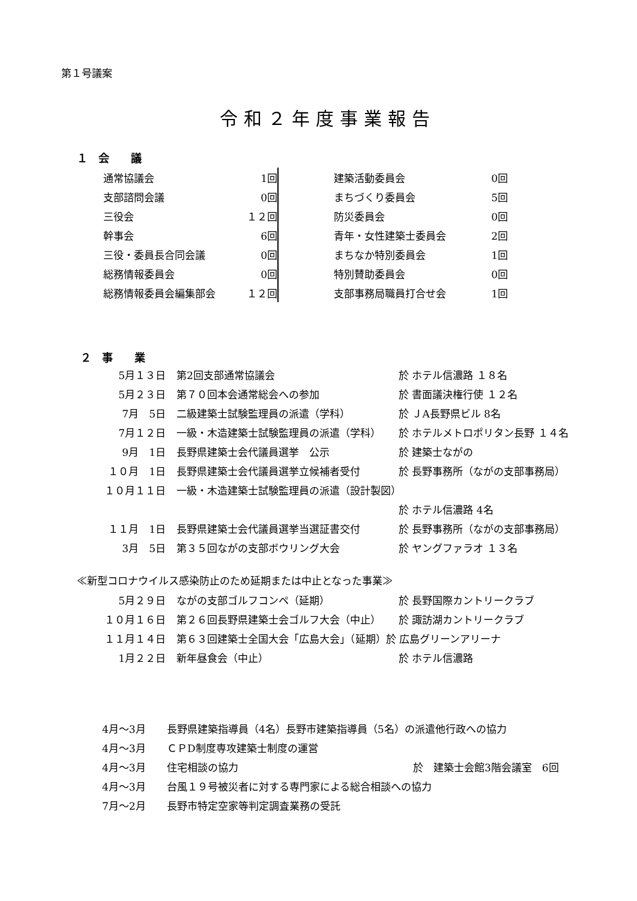第１号議案
令和２年度事業報告
１　会　　議
| 通常協議会 | 1回 |
| 支部諮問会議 | 0回 |
| 三役会 | １２回 |
| 幹事会 | 6回 |
| 三役・委員長合同会議 | 0回 |
| 総務情報委員会 | 0回 |
| 総務情報委員会編集部会 | １２回 |
| 建築活動委員会 | 0回 |
| まちづくり委員会 | 5回 |
| 防災委員会 | 0回 |
| 青年・女性建築士委員会 | 2回 |
| まちなか特別委員会 | 1回 |
| 特別賛助委員会 | 0回 |
| 支部事務局職員打合せ会 | 1回 |
２　事　　業
| 5月１３日 | 第2回支部通常協議会 | 於 ホテル信濃路 １８名 |
| 5月２３日 | 第７０回本会通常総会への参加 | 於 書面議決権行使 １２名 |
| 7月 5日 | 二級建築士試験監理員の派遣（学科） | 於 ＪA長野県ビル 8名 |
| 7月１２日 | 一級・木造建築士試験監理員の派遣（学科） | 於 ホテルメトロポリタン長野 １４名 |
| 9月 1日 | 長野県建築士会代議員選挙 公示 | 於 建築士ながの |
| １０月 1日 | 長野県建築士会代議員選挙立候補者受付 | 於 長野事務所（ながの支部事務局） |
| １０月１１日 | 一級・木造建築士試験監理員の派遣（設計製図） | |
| | | 於 ホテル信濃路 4名 |
| １１月 1日 | 長野県建築士会代議員選挙当選証書交付 | 於 長野事務所（ながの支部事務局） |
| 3月 5日 | 第３５回ながの支部ボウリング大会 | 於 ヤングファラオ １３名 |
≪新型コロナウイルス感染防止のため延期または中止となった事業≫
| 5月２９日 | ながの支部ゴルフコンペ（延期） | 於 長野国際カントリークラブ |
| １０月１６日 | 第２６回長野県建築士会ゴルフ大会（中止） | 於 諏訪湖カントリークラブ |
| １１月１４日 | 第６３回建築士全国大会「広島大会」（延期）於 広島グリーンアリーナ | |
| 1月２２日 | 新年昼食会（中止） | 於 ホテル信濃路 |
| 4月～3月 | 長野県建築指導員（4名）長野市建築指導員（5名）の派遣他行政への協力 | |
| 4月～3月 | ＣＰD制度専攻建築士制度の運営 | |
| 4月～3月 | 住宅相談の協力 | 於 建築士会館3階会議室 6回 |
| 4月～3月 | 台風１９号被災者に対する専門家による総合相談への協力 | |
| 7月～2月 | 長野市特定空家等判定調査業務の受託 | |